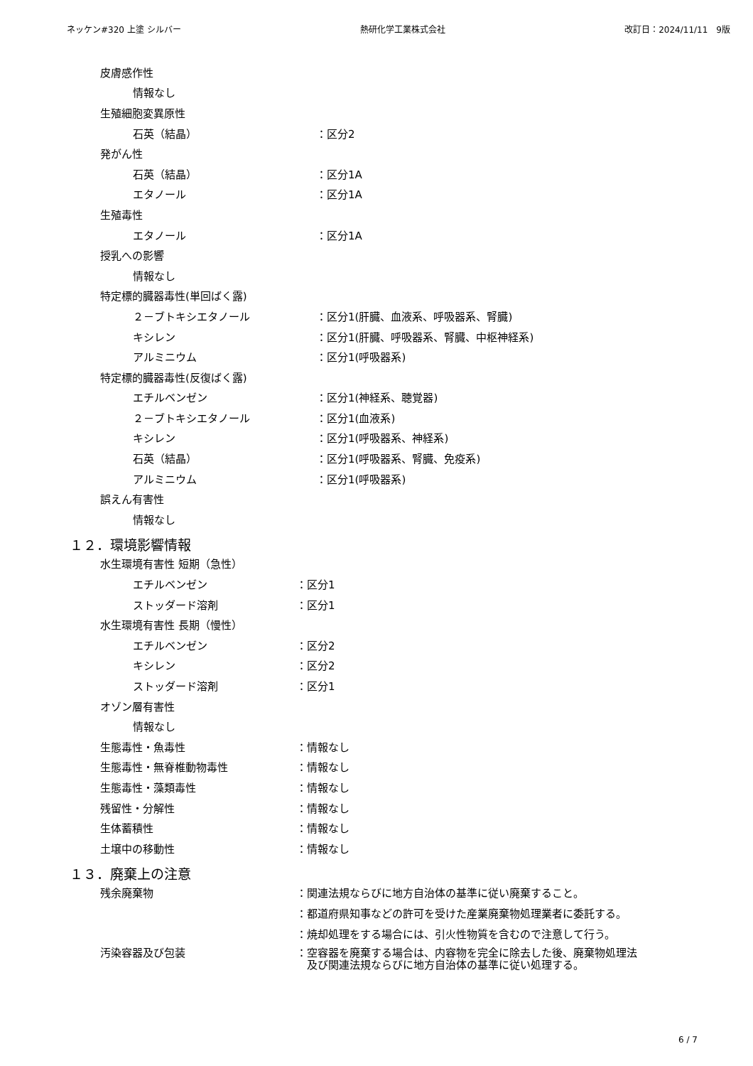ネッケン#320 上塗 シルバー 熱研化学工業株式会社 改訂日：2024/11/11　9版
皮膚感作性
情報なし
生殖細胞変異原性
石英（結晶） ：区分2
発がん性
石英（結晶） ：区分1A
エタノール ：区分1A
生殖毒性
エタノール ：区分1A
授乳への影響
情報なし
特定標的臓器毒性(単回ばく露)
２－ブトキシエタノール ：区分1(肝臓、血液系、呼吸器系、腎臓)
キシレン ：区分1(肝臓、呼吸器系、腎臓、中枢神経系)
アルミニウム ：区分1(呼吸器系)
特定標的臓器毒性(反復ばく露)
エチルベンゼン ：区分1(神経系、聴覚器)
２－ブトキシエタノール ：区分1(血液系)
キシレン ：区分1(呼吸器系、神経系)
石英（結晶） ：区分1(呼吸器系、腎臓、免疫系)
アルミニウム ：区分1(呼吸器系)
誤えん有害性
情報なし
１２．環境影響情報
水生環境有害性 短期（急性）
エチルベンゼン ：区分1
ストッダード溶剤 ：区分1
水生環境有害性 長期（慢性）
エチルベンゼン ：区分2
キシレン ：区分2
ストッダード溶剤 ：区分1
オゾン層有害性
情報なし
生態毒性・魚毒性 ：情報なし
生態毒性・無脊椎動物毒性 ：情報なし
生態毒性・藻類毒性 ：情報なし
残留性・分解性 ：情報なし
生体蓄積性 ：情報なし
土壌中の移動性 ：情報なし
１３．廃棄上の注意
残余廃棄物 ：関連法規ならびに地方自治体の基準に従い廃棄すること。
：都道府県知事などの許可を受けた産業廃棄物処理業者に委託する。
：焼却処理をする場合には、引火性物質を含むので注意して行う。
汚染容器及び包装 ：空容器を廃棄する場合は、内容物を完全に除去した後、廃棄物処理法
　及び関連法規ならびに地方自治体の基準に従い処理する。
6 / 7